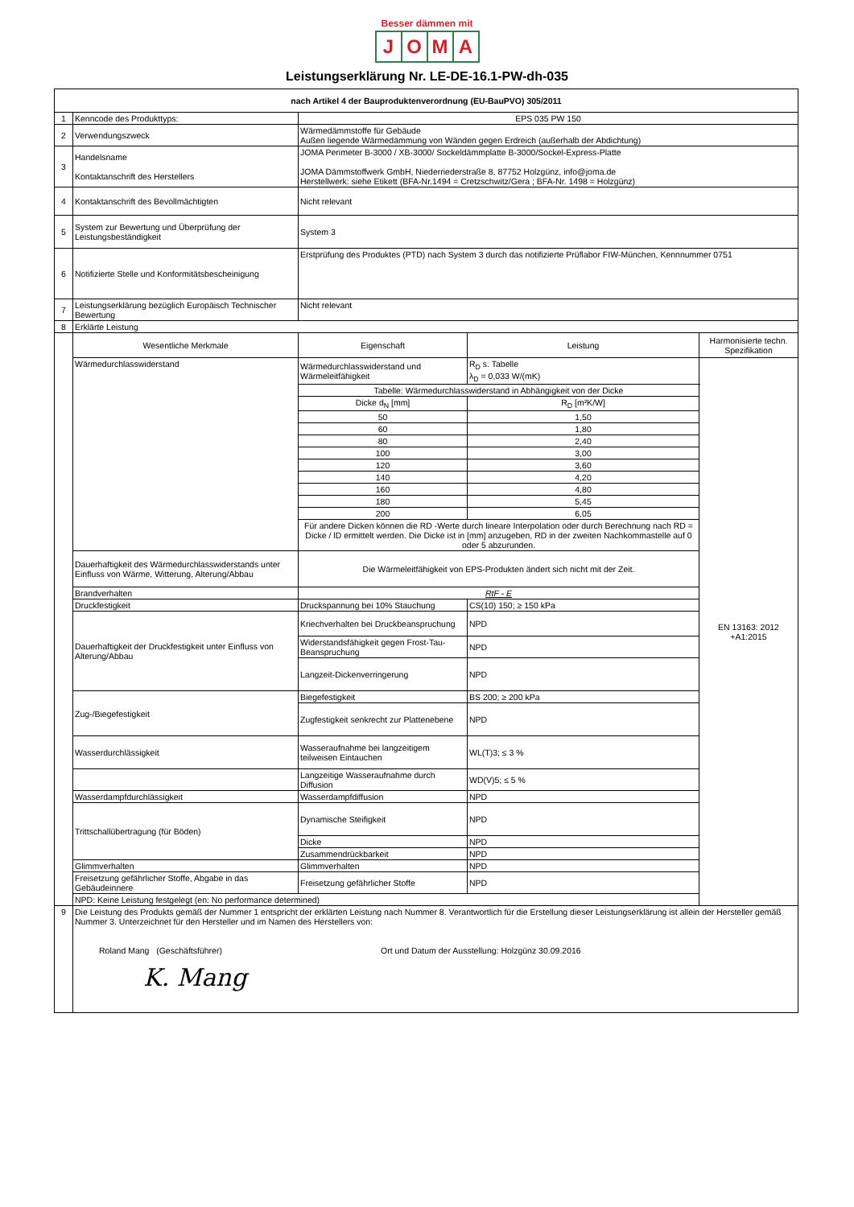Besser dämmen mit
JOMA
Leistungserklärung Nr. LE-DE-16.1-PW-dh-035
| nach Artikel 4 der Bauproduktenverordnung (EU-BauPVO) 305/2011 | | | | |
| --- | --- | --- | --- | --- |
| 1 | Kenncode des Produkttyps: | EPS 035 PW 150 | | |
| 2 | Verwendungszweck | Wärmedämmstoffe für Gebäude Außen liegende Wärmedämmung von Wänden gegen Erdreich (außerhalb der Abdichtung) | | |
| 3 | Handelsname Kontaktanschrift des Herstellers | JOMA Perimeter B-3000 / XB-3000/ Sockeldämmplatte B-3000/Sockel-Express-Platte JOMA Dämmstoffwerk GmbH, Niederriederstraße 8, 87752 Holzgünz, info@joma.de Herstellwerk: siehe Etikett (BFA-Nr.1494 = Cretzschwitz/Gera ; BFA-Nr. 1498 = Holzgünz) | | |
| 4 | Kontaktanschrift des Bevollmächtigten | Nicht relevant | | |
| 5 | System zur Bewertung und Überprüfung der Leistungsbeständigkeit | System 3 | | |
| 6 | Notifizierte Stelle und Konformitätsbescheinigung | Erstprüfung des Produktes (PTD) nach System 3 durch das notifizierte Prüflabor FIW-München, Kennnummer 0751 | | |
| 7 | Leistungserklärung bezüglich Europäisch Technischer Bewertung | Nicht relevant | | |
| 8 | Erklärte Leistung | | | |
| | Wesentliche Merkmale | Eigenschaft | Leistung | Harmonisierte techn. Spezifikation |
| | Wärmedurchlasswiderstand | Wärmedurchlasswiderstand und Wärmeleitfähigkeit | R<sub>D</sub> s. Tabelle λ<sub>D</sub> = 0,033 W/(mK) | EN 13163: 2012 +A1:2015 |
| | | Tabelle: Wärmedurchlasswiderstand in Abhängigkeit von der Dicke | | |
| | | Dicke d<sub>N</sub> [mm] | R<sub>D</sub> [m²K/W] | |
| | | 50 | 1,50 | |
| | | 60 | 1,80 | |
| | | 80 | 2,40 | |
| | | 100 | 3,00 | |
| | | 120 | 3,60 | |
| | | 140 | 4,20 | |
| | | 160 | 4,80 | |
| | | 180 | 5,45 | |
| | | 200 | 6,05 | |
| | | Für andere Dicken können die RD -Werte durch lineare Interpolation oder durch Berechnung nach RD = Dicke / lD ermittelt werden. Die Dicke ist in [mm] anzugeben, RD in der zweiten Nachkommastelle auf 0 oder 5 abzurunden. | | |
| | Dauerhaftigkeit des Wärmedurchlasswiderstands unter Einfluss von Wärme, Witterung, Alterung/Abbau | Die Wärmeleitfähigkeit von EPS-Produkten ändert sich nicht mit der Zeit. | | |
| | Brandverhalten | RtF - E | | |
| | Druckfestigkeit | Druckspannung bei 10% Stauchung | CS(10) 150; ≥ 150 kPa | |
| | Dauerhaftigkeit der Druckfestigkeit unter Einfluss von Alterung/Abbau | Kriechverhalten bei Druckbeanspruchung | NPD | |
| | | Widerstandsfähigkeit gegen Frost-Tau-Beanspruchung | NPD | |
| | | Langzeit-Dickenverringerung | NPD | |
| | Zug-/Biegefestigkeit | Biegefestigkeit | BS 200; ≥ 200 kPa | |
| | | Zugfestigkeit senkrecht zur Plattenebene | NPD | |
| | Wasserdurchlässigkeit | Wasseraufnahme bei langzeitigem teilweisen Eintauchen | WL(T)3; ≤ 3 % | |
| | | Langzeitige Wasseraufnahme durch Diffusion | WD(V)5; ≤ 5 % | |
| | Wasserdampfdurchlässigkeit | Wasserdampfdiffusion | NPD | |
| | Trittschallübertragung (für Böden) | Dynamische Steifigkeit | NPD | |
| | | Dicke | NPD | |
| | | Zusammendrückbarkeit | NPD | |
| | Glimmverhalten | Glimmverhalten | NPD | |
| | Freisetzung gefährlicher Stoffe, Abgabe in das Gebäudeinnere | Freisetzung gefährlicher Stoffe | NPD | |
| | NPD: Keine Leistung festgelegt (en: No performance determined) | | | |
| 9 | Die Leistung des Produkts gemäß der Nummer 1 entspricht der erklärten Leistung nach Nummer 8. Verantwortlich für die Erstellung dieser Leistungserklärung ist allein der Hersteller gemäß Nummer 3. Unterzeichnet für den Hersteller und im Namen des Herstellers von: Roland Mang (Geschäftsführer) Ort und Datum der Ausstellung: Holzgünz 30.09.2016 K. Mang | | | |